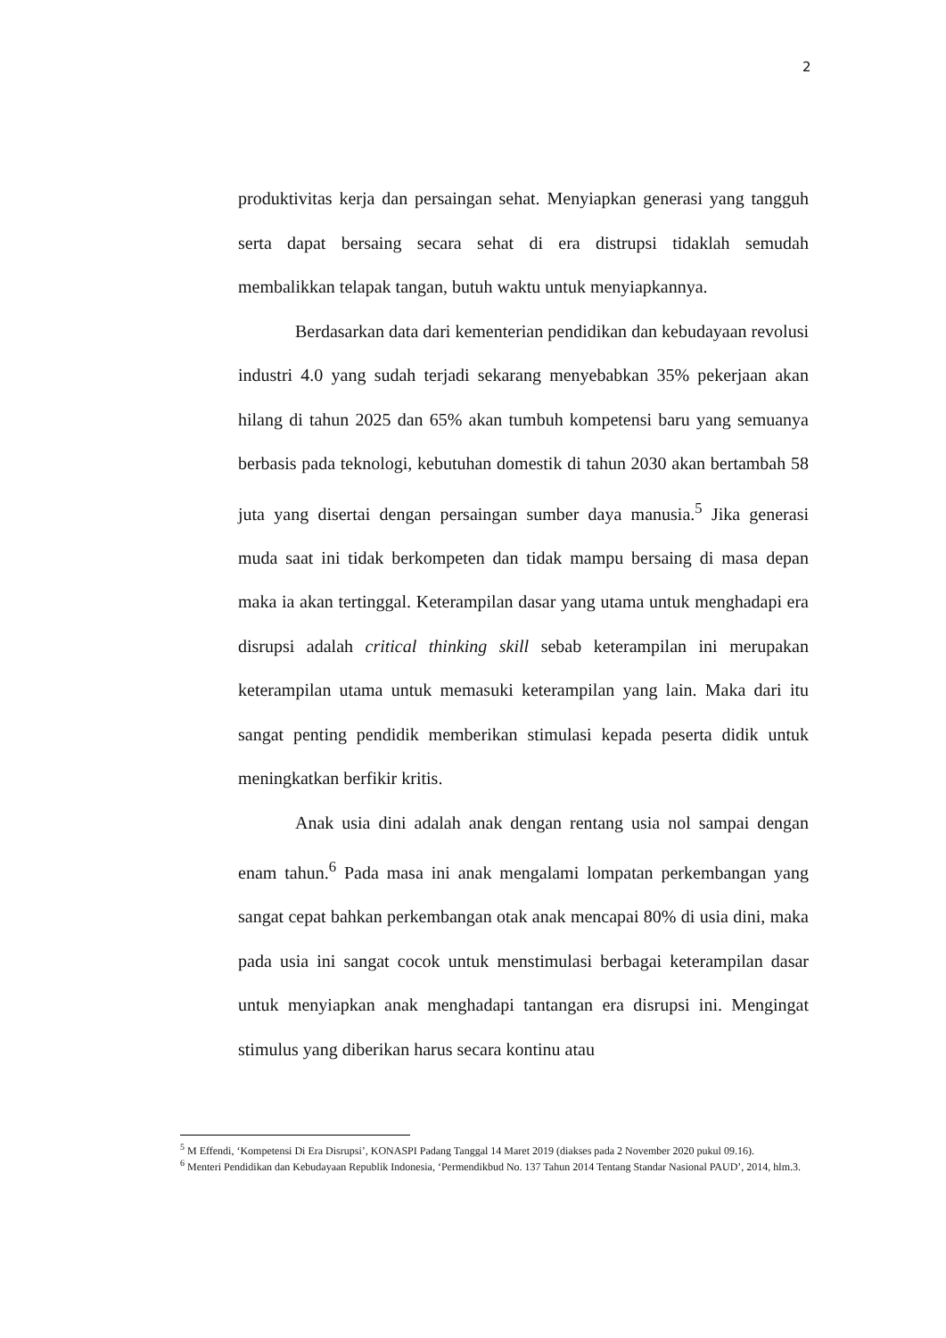2
produktivitas kerja dan persaingan sehat. Menyiapkan generasi yang tangguh serta dapat bersaing secara sehat di era distrupsi tidaklah semudah membalikkan telapak tangan, butuh waktu untuk menyiapkannya.
Berdasarkan data dari kementerian pendidikan dan kebudayaan revolusi industri 4.0 yang sudah terjadi sekarang menyebabkan 35% pekerjaan akan hilang di tahun 2025 dan 65% akan tumbuh kompetensi baru yang semuanya berbasis pada teknologi, kebutuhan domestik di tahun 2030 akan bertambah 58 juta yang disertai dengan persaingan sumber daya manusia.<sup>5</sup> Jika generasi muda saat ini tidak berkompeten dan tidak mampu bersaing di masa depan maka ia akan tertinggal. Keterampilan dasar yang utama untuk menghadapi era disrupsi adalah critical thinking skill sebab keterampilan ini merupakan keterampilan utama untuk memasuki keterampilan yang lain. Maka dari itu sangat penting pendidik memberikan stimulasi kepada peserta didik untuk meningkatkan berfikir kritis.
Anak usia dini adalah anak dengan rentang usia nol sampai dengan enam tahun.<sup>6</sup> Pada masa ini anak mengalami lompatan perkembangan yang sangat cepat bahkan perkembangan otak anak mencapai 80% di usia dini, maka pada usia ini sangat cocok untuk menstimulasi berbagai keterampilan dasar untuk menyiapkan anak menghadapi tantangan era disrupsi ini. Mengingat stimulus yang diberikan harus secara kontinu atau
<sup>5</sup> M Effendi, ‘Kompetensi Di Era Disrupsi’, KONASPI Padang Tanggal 14 Maret 2019 (diakses pada 2 November 2020 pukul 09.16).
<sup>6</sup> Menteri Pendidikan dan Kebudayaan Republik Indonesia, ‘Permendikbud No. 137 Tahun 2014 Tentang Standar Nasional PAUD’, 2014, hlm.3.